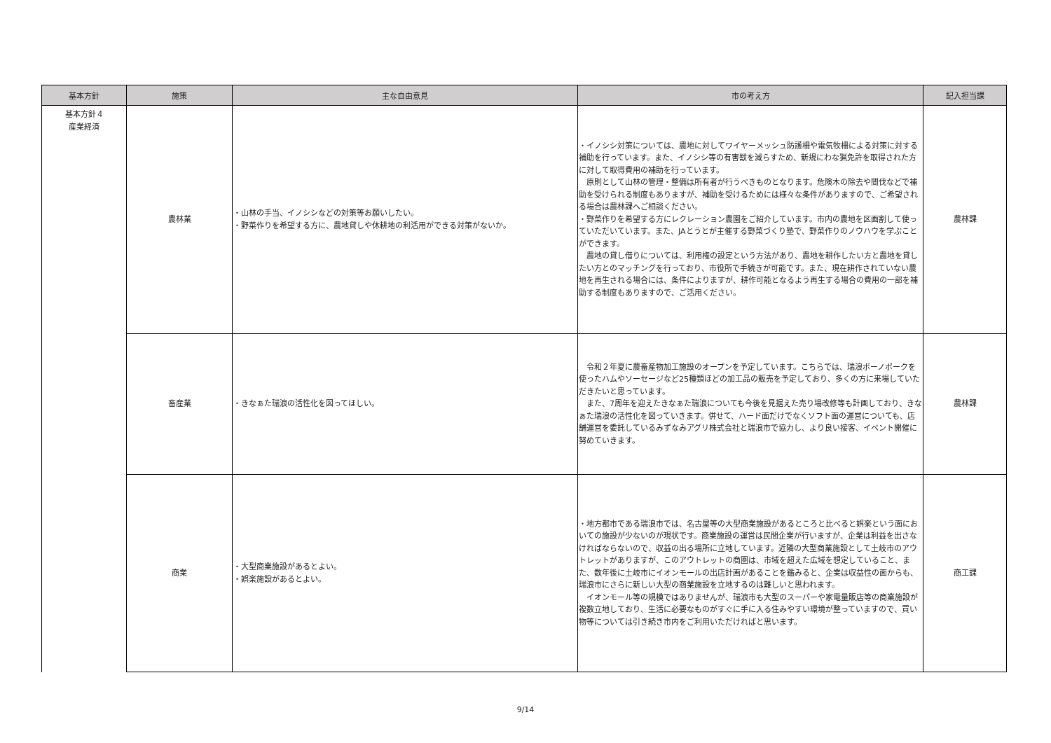| 基本方針 | 施策 | 主な自由意見 | 市の考え方 | 記入担当課 |
| --- | --- | --- | --- | --- |
| 基本方針４ 産業経済 | 農林業 | ・山林の手当、イノシシなどの対策等お願いしたい。 ・野菜作りを希望する方に、農地貸しや休耕地の利活用ができる対策がないか。 | ・イノシシ対策については、農地に対してワイヤーメッシュ防護柵や電気牧柵による対策に対する補助を行っています。また、イノシシ等の有害獣を減らすため、新規にわな猟免許を取得された方に対して取得費用の補助を行っています。 原則として山林の管理・整備は所有者が行うべきものとなります。危険木の除去や間伐などで補助を受けられる制度もありますが、補助を受けるためには様々な条件がありますので、ご希望される場合は農林課へご相談ください。 ・野菜作りを希望する方にレクレーション農園をご紹介しています。市内の農地を区画割して使っていただいています。また、JAとうとが主催する野菜づくり塾で、野菜作りのノウハウを学ぶことができます。 農地の貸し借りについては、利用権の設定という方法があり、農地を耕作したい方と農地を貸したい方とのマッチングを行っており、市役所で手続きが可能です。また、現在耕作されていない農地を再生される場合には、条件によりますが、耕作可能となるよう再生する場合の費用の一部を補助する制度もありますので、ご活用ください。 | 農林課 |
| | 畜産業 | ・きなぁた瑞浪の活性化を図ってほしい。 | 令和２年夏に農畜産物加工施設のオープンを予定しています。こちらでは、瑞浪ボーノポークを使ったハムやソーセージなど25種類ほどの加工品の販売を予定しており、多くの方に来場していただきたいと思っています。 また、7周年を迎えたきなぁた瑞浪についても今後を見据えた売り場改修等も計画しており、きなぁた瑞浪の活性化を図っていきます。併せて、ハード面だけでなくソフト面の運営についても、店舗運営を委託しているみずなみアグリ株式会社と瑞浪市で協力し、より良い接客、イベント開催に努めていきます。 | 農林課 |
| | 商業 | ・大型商業施設があるとよい。 ・娯楽施設があるとよい。 | ・地方都市である瑞浪市では、名古屋等の大型商業施設があるところと比べると娯楽という面においての施設が少ないのが現状です。商業施設の運営は民間企業が行いますが、企業は利益を出さなければならないので、収益の出る場所に立地しています。近隣の大型商業施設として土岐市のアウトレットがありますが、このアウトレットの商圏は、市域を超えた広域を想定していること、また、数年後に土岐市にイオンモールの出店計画があることを鑑みると、企業は収益性の面からも、瑞浪市にさらに新しい大型の商業施設を立地するのは難しいと思われます。 イオンモール等の規模ではありませんが、瑞浪市も大型のスーパーや家電量販店等の商業施設が複数立地しており、生活に必要なものがすぐに手に入る住みやすい環境が整っていますので、買い物等については引き続き市内をご利用いただければと思います。 | 商工課 |
9/14